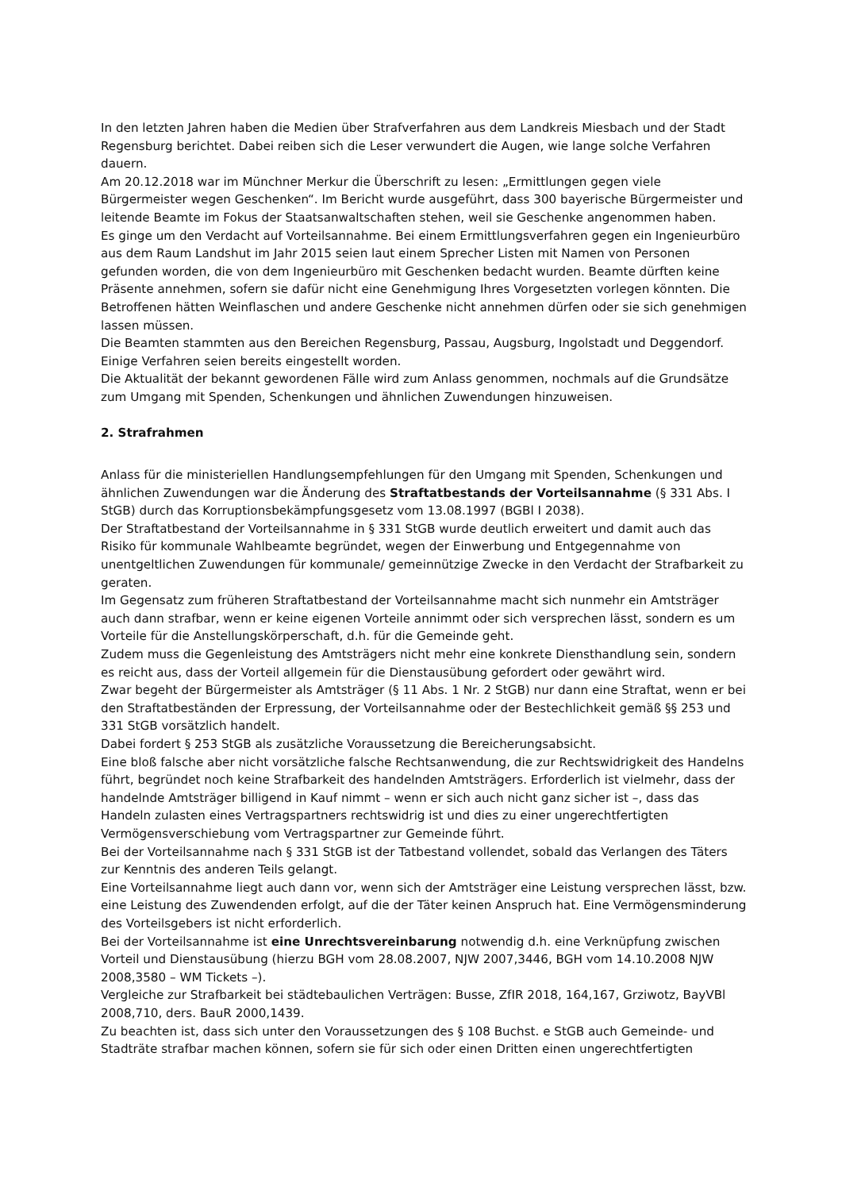In den letzten Jahren haben die Medien über Strafverfahren aus dem Landkreis Miesbach und der Stadt Regensburg berichtet. Dabei reiben sich die Leser verwundert die Augen, wie lange solche Verfahren dauern.
Am 20.12.2018 war im Münchner Merkur die Überschrift zu lesen: „Ermittlungen gegen viele Bürgermeister wegen Geschenken“. Im Bericht wurde ausgeführt, dass 300 bayerische Bürgermeister und leitende Beamte im Fokus der Staatsanwaltschaften stehen, weil sie Geschenke angenommen haben.
Es ginge um den Verdacht auf Vorteilsannahme. Bei einem Ermittlungsverfahren gegen ein Ingenieurbüro aus dem Raum Landshut im Jahr 2015 seien laut einem Sprecher Listen mit Namen von Personen gefunden worden, die von dem Ingenieurbüro mit Geschenken bedacht wurden. Beamte dürften keine Präsente annehmen, sofern sie dafür nicht eine Genehmigung Ihres Vorgesetzten vorlegen könnten. Die Betroffenen hätten Weinflaschen und andere Geschenke nicht annehmen dürfen oder sie sich genehmigen lassen müssen.
Die Beamten stammten aus den Bereichen Regensburg, Passau, Augsburg, Ingolstadt und Deggendorf. Einige Verfahren seien bereits eingestellt worden.
Die Aktualität der bekannt gewordenen Fälle wird zum Anlass genommen, nochmals auf die Grundsätze zum Umgang mit Spenden, Schenkungen und ähnlichen Zuwendungen hinzuweisen.
2. Strafrahmen
Anlass für die ministeriellen Handlungsempfehlungen für den Umgang mit Spenden, Schenkungen und ähnlichen Zuwendungen war die Änderung des Straftatbestands der Vorteilsannahme (§ 331 Abs. I StGB) durch das Korruptionsbekämpfungsgesetz vom 13.08.1997 (BGBl I 2038).
Der Straftatbestand der Vorteilsannahme in § 331 StGB wurde deutlich erweitert und damit auch das Risiko für kommunale Wahlbeamte begründet, wegen der Einwerbung und Entgegennahme von unentgeltlichen Zuwendungen für kommunale/ gemeinnützige Zwecke in den Verdacht der Strafbarkeit zu geraten.
Im Gegensatz zum früheren Straftatbestand der Vorteilsannahme macht sich nunmehr ein Amtsträger auch dann strafbar, wenn er keine eigenen Vorteile annimmt oder sich versprechen lässt, sondern es um Vorteile für die Anstellungskörperschaft, d.h. für die Gemeinde geht.
Zudem muss die Gegenleistung des Amtsträgers nicht mehr eine konkrete Diensthandlung sein, sondern es reicht aus, dass der Vorteil allgemein für die Dienstausübung gefordert oder gewährt wird.
Zwar begeht der Bürgermeister als Amtsträger (§ 11 Abs. 1 Nr. 2 StGB) nur dann eine Straftat, wenn er bei den Straftatbeständen der Erpressung, der Vorteilsannahme oder der Bestechlichkeit gemäß §§ 253 und 331 StGB vorsätzlich handelt.
Dabei fordert § 253 StGB als zusätzliche Voraussetzung die Bereicherungsabsicht.
Eine bloß falsche aber nicht vorsätzliche falsche Rechtsanwendung, die zur Rechtswidrigkeit des Handelns führt, begründet noch keine Strafbarkeit des handelnden Amtsträgers. Erforderlich ist vielmehr, dass der handelnde Amtsträger billigend in Kauf nimmt – wenn er sich auch nicht ganz sicher ist –, dass das Handeln zulasten eines Vertragspartners rechtswidrig ist und dies zu einer ungerechtfertigten Vermögensverschiebung vom Vertragspartner zur Gemeinde führt.
Bei der Vorteilsannahme nach § 331 StGB ist der Tatbestand vollendet, sobald das Verlangen des Täters zur Kenntnis des anderen Teils gelangt.
Eine Vorteilsannahme liegt auch dann vor, wenn sich der Amtsträger eine Leistung versprechen lässt, bzw. eine Leistung des Zuwendenden erfolgt, auf die der Täter keinen Anspruch hat. Eine Vermögensminderung des Vorteilsgebers ist nicht erforderlich.
Bei der Vorteilsannahme ist eine Unrechtsvereinbarung notwendig d.h. eine Verknüpfung zwischen Vorteil und Dienstausübung (hierzu BGH vom 28.08.2007, NJW 2007,3446, BGH vom 14.10.2008 NJW 2008,3580 – WM Tickets –).
Vergleiche zur Strafbarkeit bei städtebaulichen Verträgen: Busse, ZfIR 2018, 164,167, Grziwotz, BayVBl 2008,710, ders. BauR 2000,1439.
Zu beachten ist, dass sich unter den Voraussetzungen des § 108 Buchst. e StGB auch Gemeinde- und Stadträte strafbar machen können, sofern sie für sich oder einen Dritten einen ungerechtfertigten